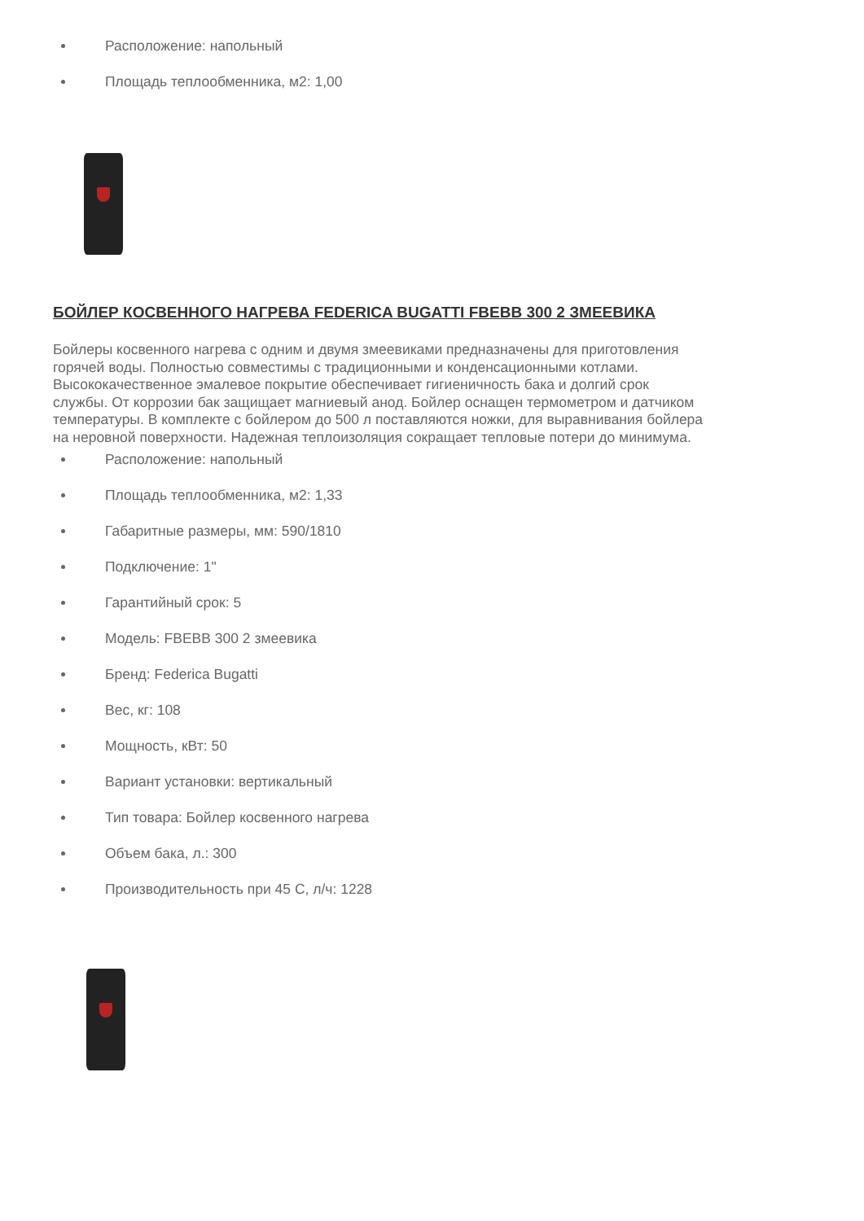Расположение: напольный
Площадь теплообменника, м2: 1,00
БОЙЛЕР КОСВЕННОГО НАГРЕВА FEDERICA BUGATTI FBEBB 300 2 ЗМЕЕВИКА
Бойлеры косвенного нагрева с одним и двумя змеевиками предназначены для приготовления горячей воды. Полностью совместимы с традиционными и конденсационными котлами. Высококачественное эмалевое покрытие обеспечивает гигиеничность бака и долгий срок службы. От коррозии бак защищает магниевый анод. Бойлер оснащен термометром и датчиком температуры. В комплекте с бойлером до 500 л поставляются ножки, для выравнивания бойлера на неровной поверхности. Надежная теплоизоляция сокращает тепловые потери до минимума.
Расположение: напольный
Площадь теплообменника, м2: 1,33
Габаритные размеры, мм: 590/1810
Подключение: 1"
Гарантийный срок: 5
Модель: FBEBB 300 2 змеевика
Бренд: Federica Bugatti
Вес, кг: 108
Мощность, кВт: 50
Вариант установки: вертикальный
Тип товара: Бойлер косвенного нагрева
Объем бака, л.: 300
Производительность при 45 С, л/ч: 1228